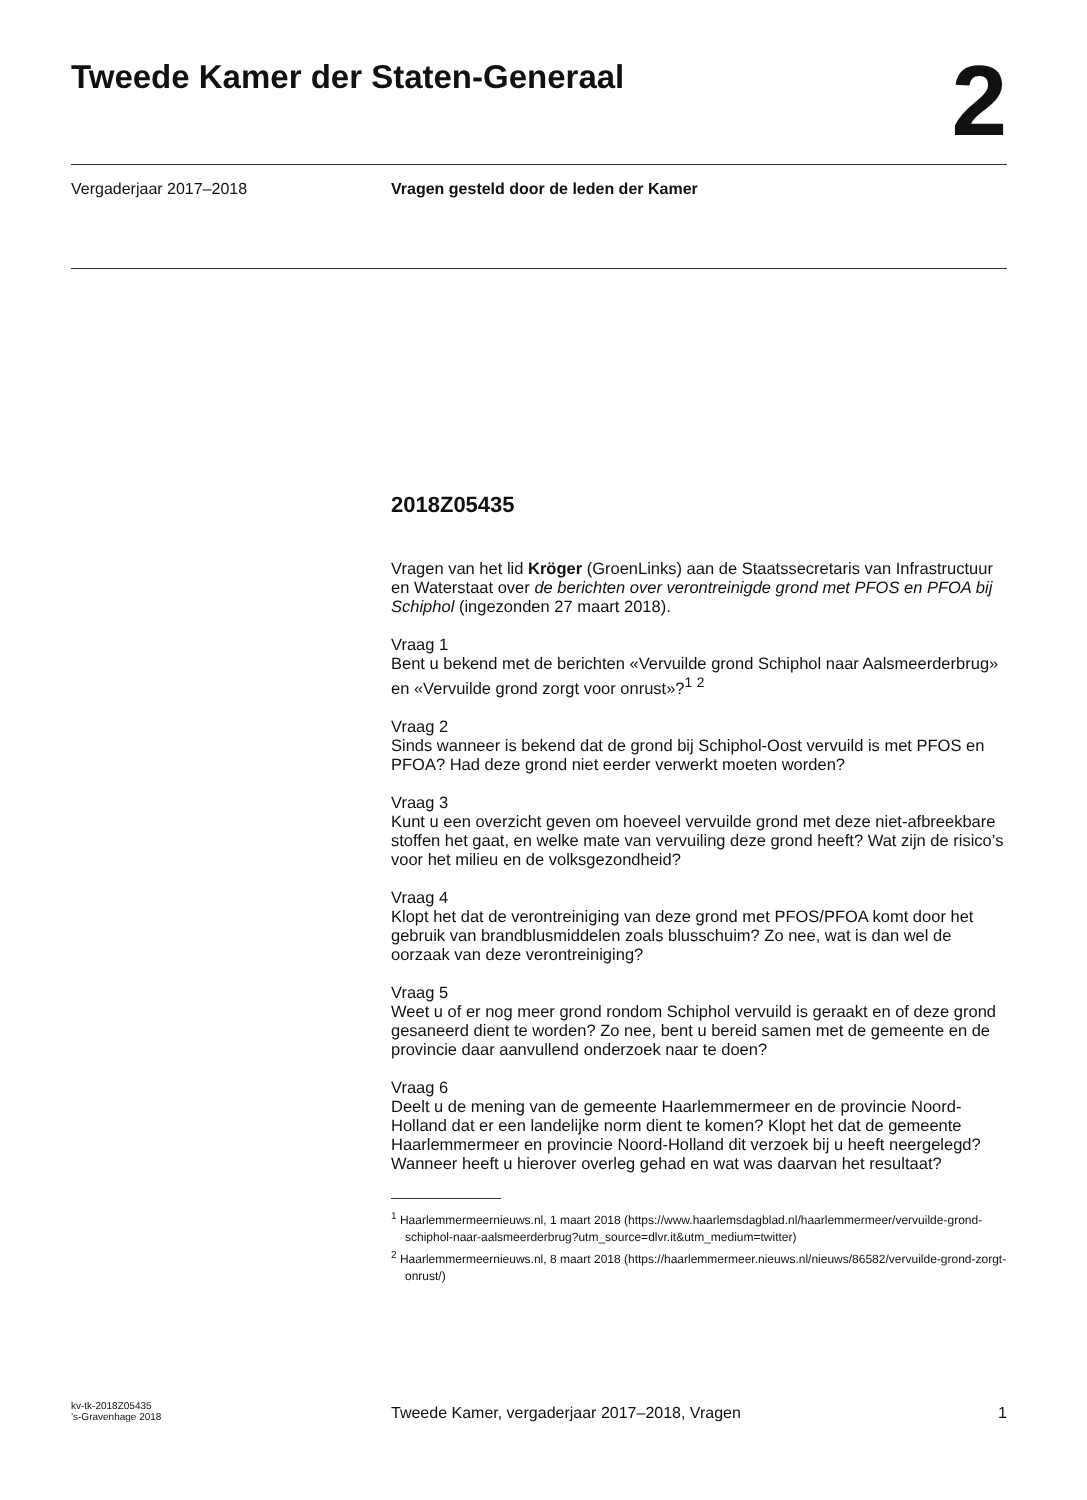Tweede Kamer der Staten-Generaal
2
Vergaderjaar 2017–2018 Vragen gesteld door de leden der Kamer
2018Z05435
Vragen van het lid Kröger (GroenLinks) aan de Staatssecretaris van Infrastructuur en Waterstaat over de berichten over verontreinigde grond met PFOS en PFOA bij Schiphol (ingezonden 27 maart 2018).
Vraag 1
Bent u bekend met de berichten «Vervuilde grond Schiphol naar Aalsmeerderbrug» en «Vervuilde grond zorgt voor onrust»?<sup>1</sup> <sup>2</sup>
Vraag 2
Sinds wanneer is bekend dat de grond bij Schiphol-Oost vervuild is met PFOS en PFOA? Had deze grond niet eerder verwerkt moeten worden?
Vraag 3
Kunt u een overzicht geven om hoeveel vervuilde grond met deze niet-afbreekbare stoffen het gaat, en welke mate van vervuiling deze grond heeft? Wat zijn de risico’s voor het milieu en de volksgezondheid?
Vraag 4
Klopt het dat de verontreiniging van deze grond met PFOS/PFOA komt door het gebruik van brandblusmiddelen zoals blusschuim? Zo nee, wat is dan wel de oorzaak van deze verontreiniging?
Vraag 5
Weet u of er nog meer grond rondom Schiphol vervuild is geraakt en of deze grond gesaneerd dient te worden? Zo nee, bent u bereid samen met de gemeente en de provincie daar aanvullend onderzoek naar te doen?
Vraag 6
Deelt u de mening van de gemeente Haarlemmermeer en de provincie Noord-Holland dat er een landelijke norm dient te komen? Klopt het dat de gemeente Haarlemmermeer en provincie Noord-Holland dit verzoek bij u heeft neergelegd? Wanneer heeft u hierover overleg gehad en wat was daarvan het resultaat?
<sup>1</sup> Haarlemmermeernieuws.nl, 1 maart 2018 (https://www.haarlemsdagblad.nl/haarlemmermeer/vervuilde-grond-schiphol-naar-aalsmeerderbrug?utm_source=dlvr.it&utm_medium=twitter)
<sup>2</sup> Haarlemmermeernieuws.nl, 8 maart 2018 (https://haarlemmermeer.nieuws.nl/nieuws/86582/vervuilde-grond-zorgt-onrust/)
kv-tk-2018Z05435
’s-Gravenhage 2018
Tweede Kamer, vergaderjaar 2017–2018, Vragen
1